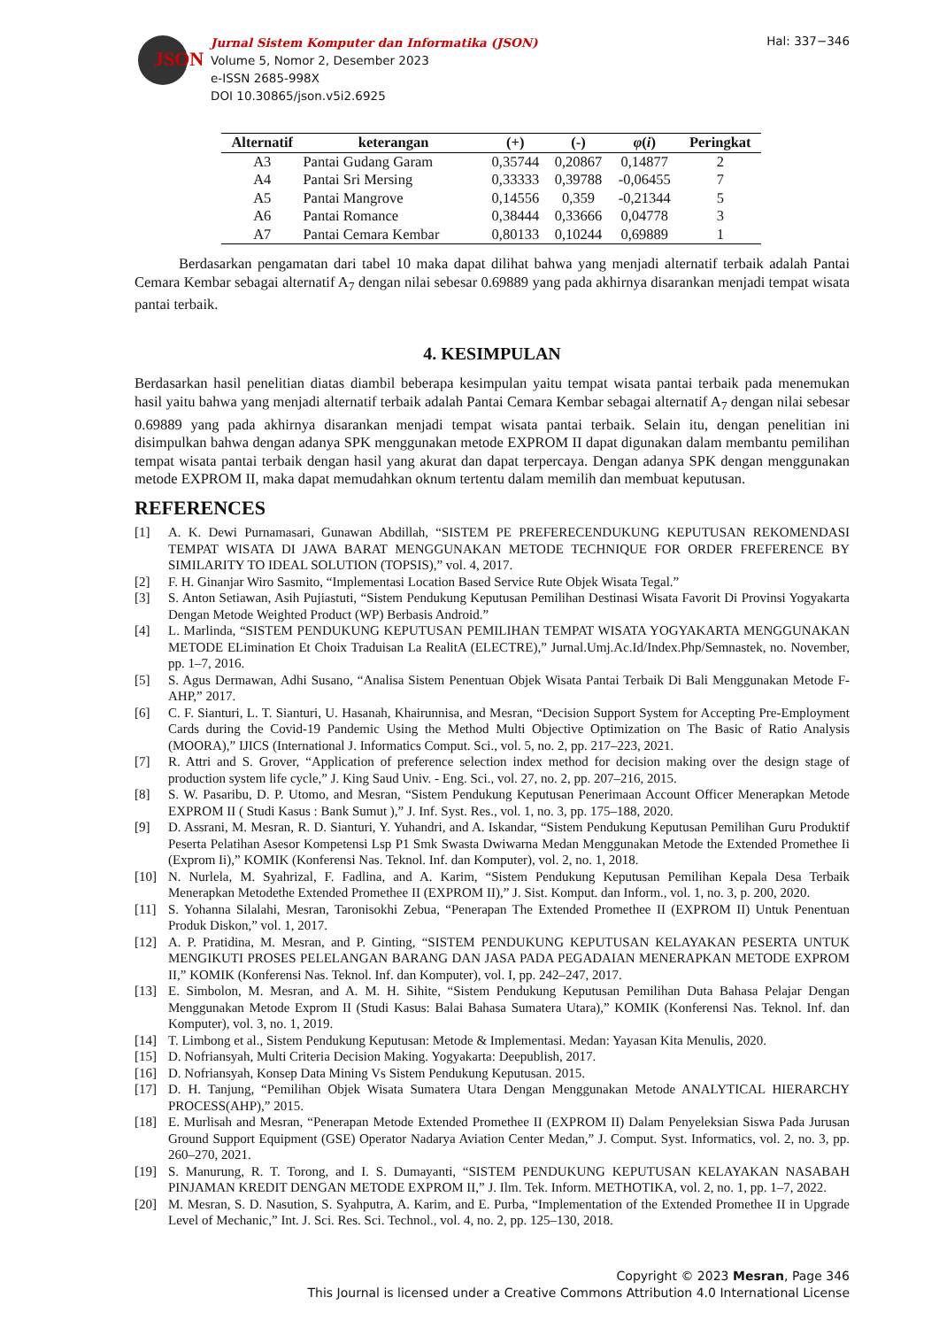JSON
Jurnal Sistem Komputer dan Informatika (JSON)
Volume 5, Nomor 2, Desember 2023
e-ISSN 2685-998X
DOI 10.30865/json.v5i2.6925
Hal: 337−346
| Alternatif | keterangan | (+) | (-) | φ ( i ) | Peringkat |
| --- | --- | --- | --- | --- | --- |
| A3 | Pantai Gudang Garam | 0,35744 | 0,20867 | 0,14877 | 2 |
| A4 | Pantai Sri Mersing | 0,33333 | 0,39788 | -0,06455 | 7 |
| A5 | Pantai Mangrove | 0,14556 | 0,359 | -0,21344 | 5 |
| A6 | Pantai Romance | 0,38444 | 0,33666 | 0,04778 | 3 |
| A7 | Pantai Cemara Kembar | 0,80133 | 0,10244 | 0,69889 | 1 |
Berdasarkan pengamatan dari tabel 10 maka dapat dilihat bahwa yang menjadi alternatif terbaik adalah Pantai Cemara Kembar sebagai alternatif A<sub>7</sub> dengan nilai sebesar 0.69889 yang pada akhirnya disarankan menjadi tempat wisata pantai terbaik.
4. KESIMPULAN
Berdasarkan hasil penelitian diatas diambil beberapa kesimpulan yaitu tempat wisata pantai terbaik pada menemukan hasil yaitu bahwa yang menjadi alternatif terbaik adalah Pantai Cemara Kembar sebagai alternatif A<sub>7</sub> dengan nilai sebesar 0.69889 yang pada akhirnya disarankan menjadi tempat wisata pantai terbaik. Selain itu, dengan penelitian ini disimpulkan bahwa dengan adanya SPK menggunakan metode EXPROM II dapat digunakan dalam membantu pemilihan tempat wisata pantai terbaik dengan hasil yang akurat dan dapat terpercaya. Dengan adanya SPK dengan menggunakan metode EXPROM II, maka dapat memudahkan oknum tertentu dalam memilih dan membuat keputusan.
REFERENCES
[1] A. K. Dewi Purnamasari, Gunawan Abdillah, “SISTEM PE PREFERECENDUKUNG KEPUTUSAN REKOMENDASI TEMPAT WISATA DI JAWA BARAT MENGGUNAKAN METODE TECHNIQUE FOR ORDER FREFERENCE BY SIMILARITY TO IDEAL SOLUTION (TOPSIS),” vol. 4, 2017.
[2] F. H. Ginanjar Wiro Sasmito, “Implementasi Location Based Service Rute Objek Wisata Tegal.”
[3] S. Anton Setiawan, Asih Pujiastuti, “Sistem Pendukung Keputusan Pemilihan Destinasi Wisata Favorit Di Provinsi Yogyakarta Dengan Metode Weighted Product (WP) Berbasis Android.”
[4] L. Marlinda, “SISTEM PENDUKUNG KEPUTUSAN PEMILIHAN TEMPAT WISATA YOGYAKARTA MENGGUNAKAN METODE ELimination Et Choix Traduisan La RealitA (ELECTRE),” Jurnal.Umj.Ac.Id/Index.Php/Semnastek, no. November, pp. 1–7, 2016.
[5] S. Agus Dermawan, Adhi Susano, “Analisa Sistem Penentuan Objek Wisata Pantai Terbaik Di Bali Menggunakan Metode F-AHP,” 2017.
[6] C. F. Sianturi, L. T. Sianturi, U. Hasanah, Khairunnisa, and Mesran, “Decision Support System for Accepting Pre-Employment Cards during the Covid-19 Pandemic Using the Method Multi Objective Optimization on The Basic of Ratio Analysis (MOORA),” IJICS (International J. Informatics Comput. Sci., vol. 5, no. 2, pp. 217–223, 2021.
[7] R. Attri and S. Grover, “Application of preference selection index method for decision making over the design stage of production system life cycle,” J. King Saud Univ. - Eng. Sci., vol. 27, no. 2, pp. 207–216, 2015.
[8] S. W. Pasaribu, D. P. Utomo, and Mesran, “Sistem Pendukung Keputusan Penerimaan Account Officer Menerapkan Metode EXPROM II ( Studi Kasus : Bank Sumut ),” J. Inf. Syst. Res., vol. 1, no. 3, pp. 175–188, 2020.
[9] D. Assrani, M. Mesran, R. D. Sianturi, Y. Yuhandri, and A. Iskandar, “Sistem Pendukung Keputusan Pemilihan Guru Produktif Peserta Pelatihan Asesor Kompetensi Lsp P1 Smk Swasta Dwiwarna Medan Menggunakan Metode the Extended Promethee Ii (Exprom Ii),” KOMIK (Konferensi Nas. Teknol. Inf. dan Komputer), vol. 2, no. 1, 2018.
[10] N. Nurlela, M. Syahrizal, F. Fadlina, and A. Karim, “Sistem Pendukung Keputusan Pemilihan Kepala Desa Terbaik Menerapkan Metodethe Extended Promethee II (EXPROM II),” J. Sist. Komput. dan Inform., vol. 1, no. 3, p. 200, 2020.
[11] S. Yohanna Silalahi, Mesran, Taronisokhi Zebua, “Penerapan The Extended Promethee II (EXPROM II) Untuk Penentuan Produk Diskon,” vol. 1, 2017.
[12] A. P. Pratidina, M. Mesran, and P. Ginting, “SISTEM PENDUKUNG KEPUTUSAN KELAYAKAN PESERTA UNTUK MENGIKUTI PROSES PELELANGAN BARANG DAN JASA PADA PEGADAIAN MENERAPKAN METODE EXPROM II,” KOMIK (Konferensi Nas. Teknol. Inf. dan Komputer), vol. I, pp. 242–247, 2017.
[13] E. Simbolon, M. Mesran, and A. M. H. Sihite, “Sistem Pendukung Keputusan Pemilihan Duta Bahasa Pelajar Dengan Menggunakan Metode Exprom II (Studi Kasus: Balai Bahasa Sumatera Utara),” KOMIK (Konferensi Nas. Teknol. Inf. dan Komputer), vol. 3, no. 1, 2019.
[14] T. Limbong et al., Sistem Pendukung Keputusan: Metode & Implementasi. Medan: Yayasan Kita Menulis, 2020.
[15] D. Nofriansyah, Multi Criteria Decision Making. Yogyakarta: Deepublish, 2017.
[16] D. Nofriansyah, Konsep Data Mining Vs Sistem Pendukung Keputusan. 2015.
[17] D. H. Tanjung, “Pemilihan Objek Wisata Sumatera Utara Dengan Menggunakan Metode ANALYTICAL HIERARCHY PROCESS(AHP),” 2015.
[18] E. Murlisah and Mesran, “Penerapan Metode Extended Promethee II (EXPROM II) Dalam Penyeleksian Siswa Pada Jurusan Ground Support Equipment (GSE) Operator Nadarya Aviation Center Medan,” J. Comput. Syst. Informatics, vol. 2, no. 3, pp. 260–270, 2021.
[19] S. Manurung, R. T. Torong, and I. S. Dumayanti, “SISTEM PENDUKUNG KEPUTUSAN KELAYAKAN NASABAH PINJAMAN KREDIT DENGAN METODE EXPROM II,” J. Ilm. Tek. Inform. METHOTIKA, vol. 2, no. 1, pp. 1–7, 2022.
[20] M. Mesran, S. D. Nasution, S. Syahputra, A. Karim, and E. Purba, “Implementation of the Extended Promethee II in Upgrade Level of Mechanic,” Int. J. Sci. Res. Sci. Technol., vol. 4, no. 2, pp. 125–130, 2018.
Copyright © 2023 Mesran, Page 346
This Journal is licensed under a Creative Commons Attribution 4.0 International License